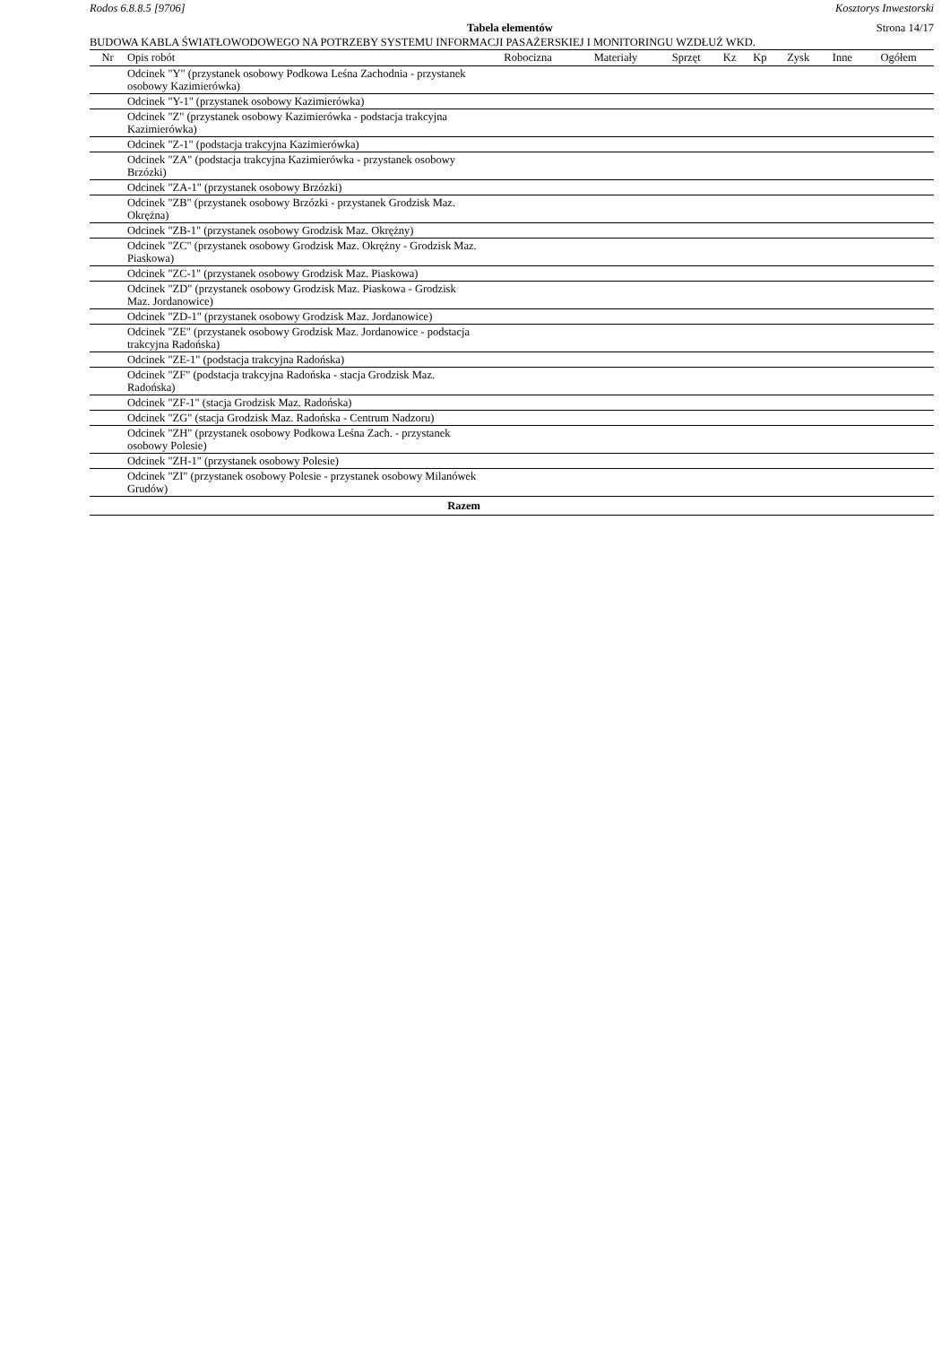Rodos 6.8.8.5 [9706] Kosztorys Inwestorski
Tabela elementów Strona 14/17
BUDOWA KABLA ŚWIATŁOWODOWEGO NA POTRZEBY SYSTEMU INFORMACJI PASAŻERSKIEJ I MONITORINGU WZDŁUŻ WKD.
| Nr | Opis robót | Robocizna | Materiały | Sprzęt | Kz | Kp | Zysk | Inne | Ogółem |
| --- | --- | --- | --- | --- | --- | --- | --- | --- | --- |
| | Odcinek "Y" (przystanek osobowy Podkowa Leśna Zachodnia - przystanek osobowy Kazimierówka) | | | | | | | | |
| | Odcinek "Y-1" (przystanek osobowy Kazimierówka) | | | | | | | | |
| | Odcinek "Z" (przystanek osobowy Kazimierówka - podstacja trakcyjna Kazimierówka) | | | | | | | | |
| | Odcinek "Z-1" (podstacja trakcyjna Kazimierówka) | | | | | | | | |
| | Odcinek "ZA" (podstacja trakcyjna Kazimierówka - przystanek osobowy Brzózki) | | | | | | | | |
| | Odcinek "ZA-1" (przystanek osobowy Brzózki) | | | | | | | | |
| | Odcinek "ZB" (przystanek osobowy Brzózki - przystanek Grodzisk Maz. Okrężna) | | | | | | | | |
| | Odcinek "ZB-1" (przystanek osobowy Grodzisk Maz. Okrężny) | | | | | | | | |
| | Odcinek "ZC" (przystanek osobowy Grodzisk Maz. Okrężny - Grodzisk Maz. Piaskowa) | | | | | | | | |
| | Odcinek "ZC-1" (przystanek osobowy Grodzisk Maz. Piaskowa) | | | | | | | | |
| | Odcinek "ZD" (przystanek osobowy Grodzisk Maz. Piaskowa - Grodzisk Maz. Jordanowice) | | | | | | | | |
| | Odcinek "ZD-1" (przystanek osobowy Grodzisk Maz. Jordanowice) | | | | | | | | |
| | Odcinek "ZE" (przystanek osobowy Grodzisk Maz. Jordanowice - podstacja trakcyjna Radońska) | | | | | | | | |
| | Odcinek "ZE-1" (podstacja trakcyjna Radońska) | | | | | | | | |
| | Odcinek "ZF" (podstacja trakcyjna Radońska - stacja Grodzisk Maz. Radońska) | | | | | | | | |
| | Odcinek "ZF-1" (stacja Grodzisk Maz. Radońska) | | | | | | | | |
| | Odcinek "ZG" (stacja Grodzisk Maz. Radońska - Centrum Nadzoru) | | | | | | | | |
| | Odcinek "ZH" (przystanek osobowy Podkowa Leśna Zach. - przystanek osobowy Polesie) | | | | | | | | |
| | Odcinek "ZH-1" (przystanek osobowy Polesie) | | | | | | | | |
| | Odcinek "ZI" (przystanek osobowy Polesie - przystanek osobowy Milanówek Grudów) | | | | | | | | |
| Razem | | | | | | | | | |